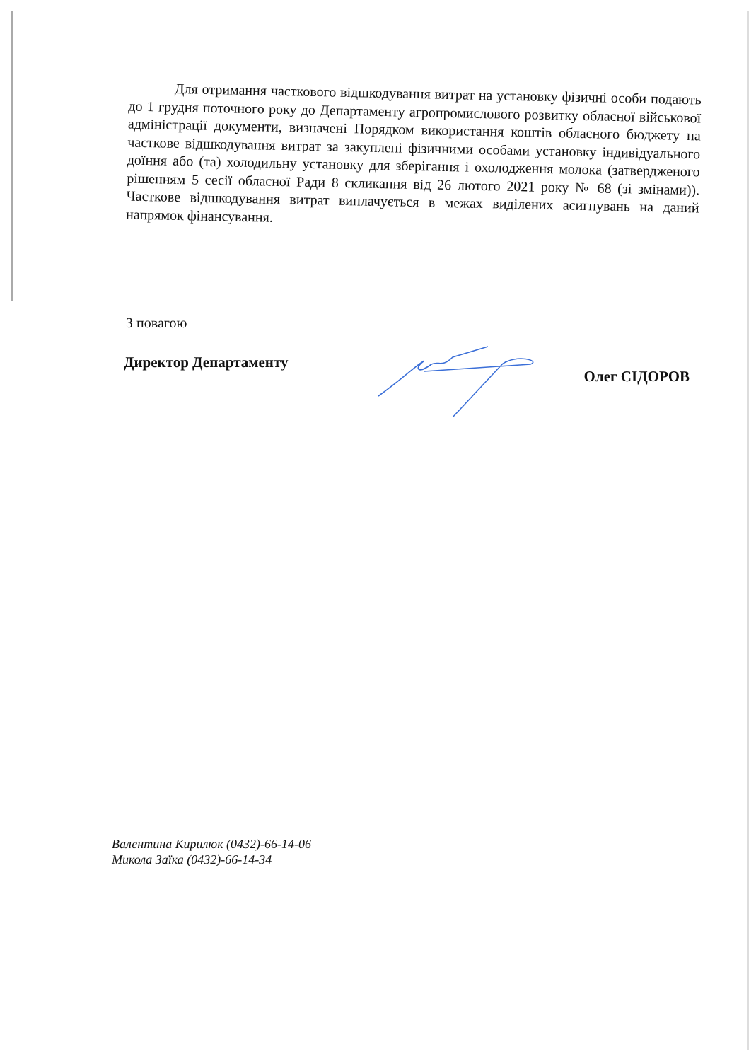Для отримання часткового відшкодування витрат на установку фізичні особи подають до 1 грудня поточного року до Департаменту агропромислового розвитку обласної військової адміністрації документи, визначені Порядком використання коштів обласного бюджету на часткове відшкодування витрат за закуплені фізичними особами установку індивідуального доїння або (та) холодильну установку для зберігання і охолодження молока (затвердженого рішенням 5 сесії обласної Ради 8 скликання від 26 лютого 2021 року № 68 (зі змінами)). Часткове відшкодування витрат виплачується в межах виділених асигнувань на даний напрямок фінансування.
З повагою
Директор Департаменту Олег СІДОРОВ
Валентина Кирилюк (0432)-66-14-06
Микола Заїка (0432)-66-14-34